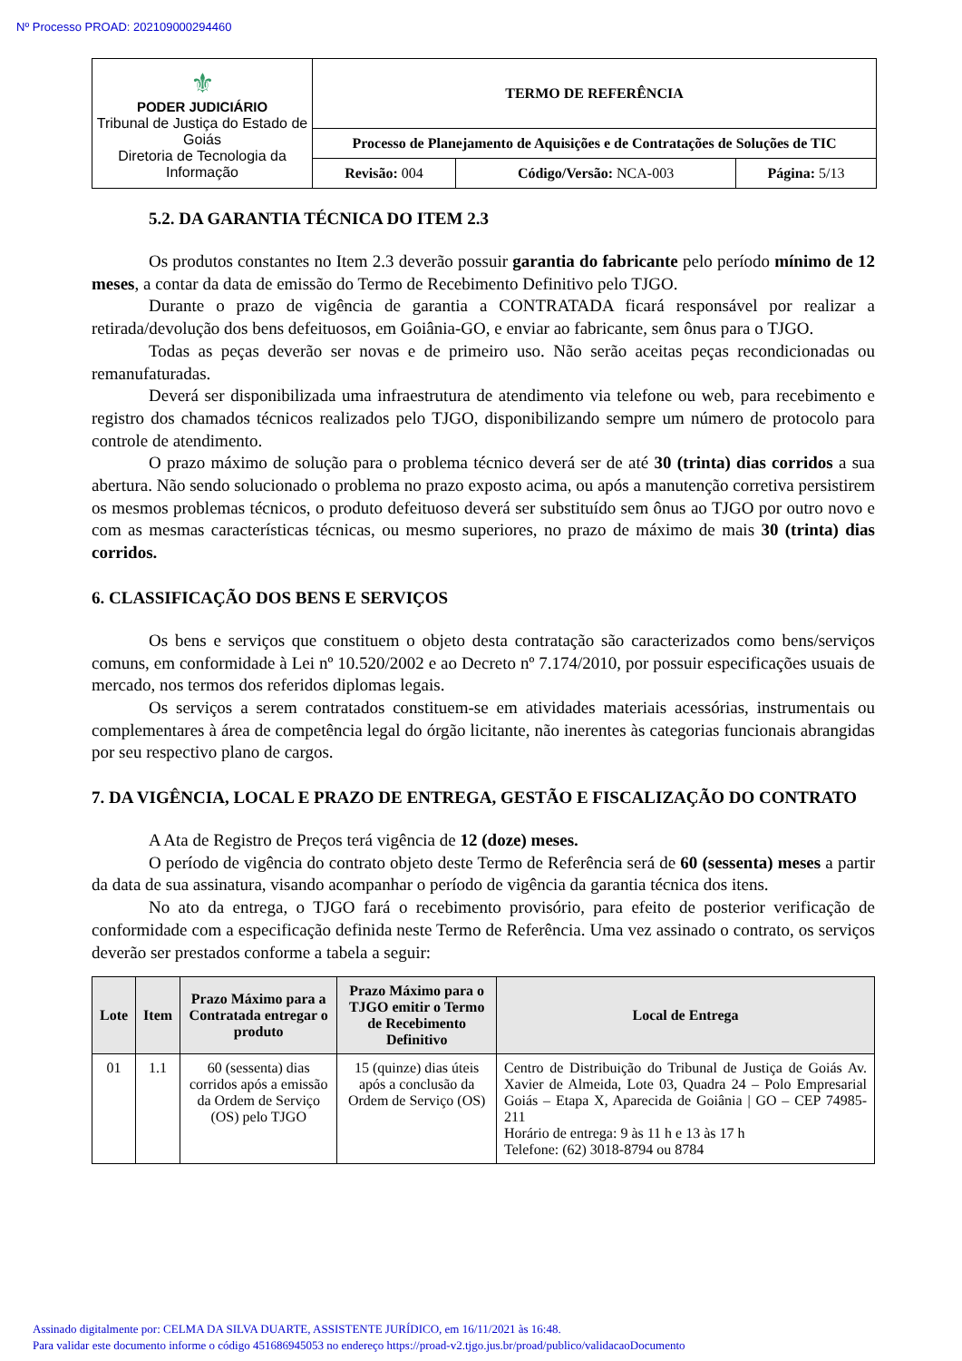Nº Processo PROAD: 202109000294460
| ⚜ PODER JUDICIÁRIO Tribunal de Justiça do Estado de Goiás Diretoria de Tecnologia da Informação | TERMO DE REFERÊNCIA | | |
| | Processo de Planejamento de Aquisições e de Contratações de Soluções de TIC | | |
| | Revisão: 004 | Código/Versão: NCA-003 | Página: 5/13 |
5.2. DA GARANTIA TÉCNICA DO ITEM 2.3
Os produtos constantes no Item 2.3 deverão possuir garantia do fabricante pelo período mínimo de 12 meses, a contar da data de emissão do Termo de Recebimento Definitivo pelo TJGO.
Durante o prazo de vigência de garantia a CONTRATADA ficará responsável por realizar a retirada/devolução dos bens defeituosos, em Goiânia-GO, e enviar ao fabricante, sem ônus para o TJGO.
Todas as peças deverão ser novas e de primeiro uso. Não serão aceitas peças recondicionadas ou remanufaturadas.
Deverá ser disponibilizada uma infraestrutura de atendimento via telefone ou web, para recebimento e registro dos chamados técnicos realizados pelo TJGO, disponibilizando sempre um número de protocolo para controle de atendimento.
O prazo máximo de solução para o problema técnico deverá ser de até 30 (trinta) dias corridos a sua abertura. Não sendo solucionado o problema no prazo exposto acima, ou após a manutenção corretiva persistirem os mesmos problemas técnicos, o produto defeituoso deverá ser substituído sem ônus ao TJGO por outro novo e com as mesmas características técnicas, ou mesmo superiores, no prazo de máximo de mais 30 (trinta) dias corridos.
6. CLASSIFICAÇÃO DOS BENS E SERVIÇOS
Os bens e serviços que constituem o objeto desta contratação são caracterizados como bens/serviços comuns, em conformidade à Lei nº 10.520/2002 e ao Decreto nº 7.174/2010, por possuir especificações usuais de mercado, nos termos dos referidos diplomas legais.
Os serviços a serem contratados constituem-se em atividades materiais acessórias, instrumentais ou complementares à área de competência legal do órgão licitante, não inerentes às categorias funcionais abrangidas por seu respectivo plano de cargos.
7. DA VIGÊNCIA, LOCAL E PRAZO DE ENTREGA, GESTÃO E FISCALIZAÇÃO DO CONTRATO
A Ata de Registro de Preços terá vigência de 12 (doze) meses.
O período de vigência do contrato objeto deste Termo de Referência será de 60 (sessenta) meses a partir da data de sua assinatura, visando acompanhar o período de vigência da garantia técnica dos itens.
No ato da entrega, o TJGO fará o recebimento provisório, para efeito de posterior verificação de conformidade com a especificação definida neste Termo de Referência. Uma vez assinado o contrato, os serviços deverão ser prestados conforme a tabela a seguir:
| Lote | Item | Prazo Máximo para a Contratada entregar o produto | Prazo Máximo para o TJGO emitir o Termo de Recebimento Definitivo | Local de Entrega |
| --- | --- | --- | --- | --- |
| 01 | 1.1 | 60 (sessenta) dias corridos após a emissão da Ordem de Serviço (OS) pelo TJGO | 15 (quinze) dias úteis após a conclusão da Ordem de Serviço (OS) | Centro de Distribuição do Tribunal de Justiça de Goiás Av. Xavier de Almeida, Lote 03, Quadra 24 – Polo Empresarial Goiás – Etapa X, Aparecida de Goiânia / GO – CEP 74985-211 Horário de entrega: 9 às 11 h e 13 às 17 h Telefone: (62) 3018-8794 ou 8784 |
Assinado digitalmente por: CELMA DA SILVA DUARTE, ASSISTENTE JURÍDICO, em 16/11/2021 às 16:48.
Para validar este documento informe o código 451686945053 no endereço https://proad-v2.tjgo.jus.br/proad/publico/validacaoDocumento